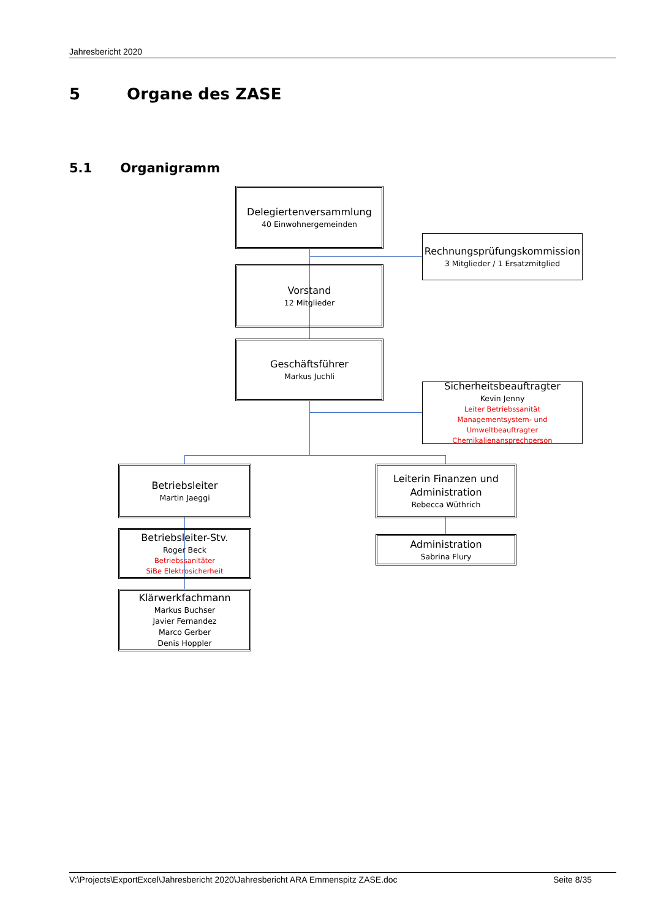Jahresbericht 2020
5 Organe des ZASE
5.1 Organigramm
Delegiertenversammlung
40 Einwohnergemeinden
Rechnungsprüfungskommission
3 Mitglieder / 1 Ersatzmitglied
Vorstand
12 Mitglieder
Geschäftsführer
Markus Juchli
Sicherheitsbeauftragter
Kevin Jenny
Leiter Betriebssanität
Managementsystem- und Umweltbeauftragter
Chemikalienansprechperson
Betriebsleiter
Martin Jaeggi
Leiterin Finanzen und Administration
Rebecca Wüthrich
Betriebsleiter-Stv.
Roger Beck
Betriebssanitäter
SiBe Elektrosicherheit
Administration
Sabrina Flury
Klärwerkfachmann
Markus Buchser
Javier Fernandez
Marco Gerber
Denis Hoppler
V:\Projects\ExportExcel\Jahresbericht 2020\Jahresbericht ARA Emmenspitz ZASE.doc Seite 8/35